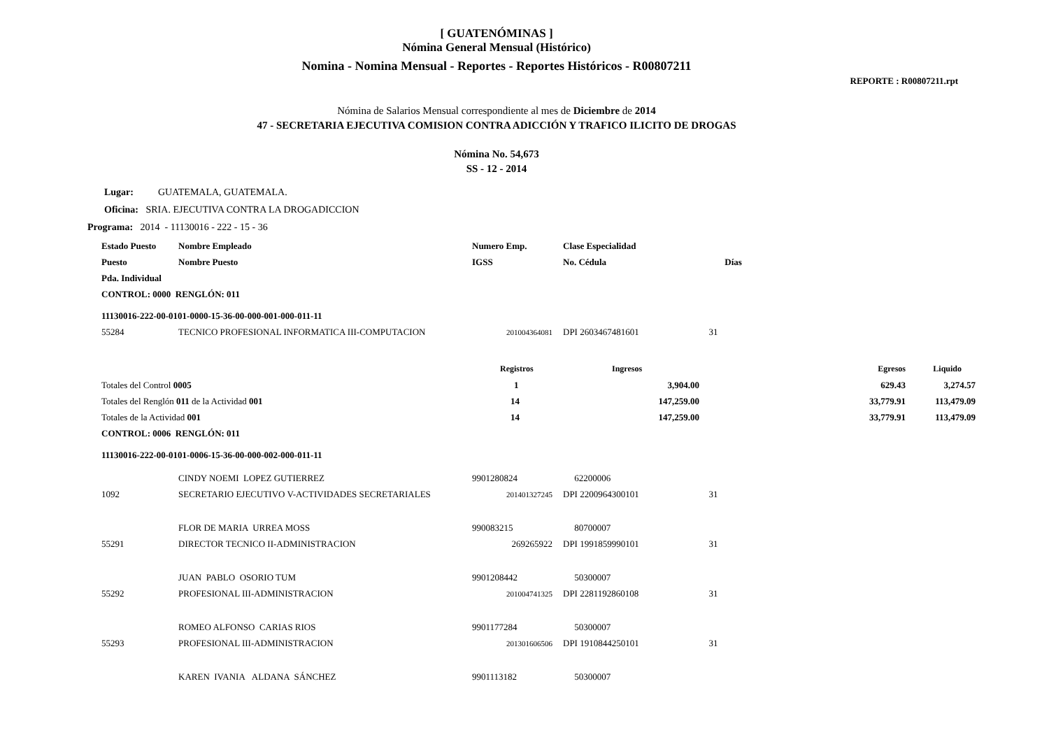[ GUATENÓMINAS ]
Nómina General Mensual (Histórico)
Nomina - Nomina Mensual - Reportes - Reportes Históricos - R00807211
REPORTE : R00807211.rpt
Nómina de Salarios Mensual correspondiente al mes de Diciembre de 2014
47 - SECRETARIA EJECUTIVA COMISION CONTRA ADICCIÓN Y TRAFICO ILICITO DE DROGAS
Nómina No. 54,673
SS - 12 - 2014
Lugar: GUATEMALA, GUATEMALA.
Oficina: SRIA. EJECUTIVA CONTRA LA DROGADICCION
Programa: 2014 - 11130016 - 222 - 15 - 36
| Estado Puesto | Nombre Empleado | Numero Emp. | Clase Especialidad | | | |
| --- | --- | --- | --- | --- | --- | --- |
| Puesto | Nombre Puesto | IGSS | No. Cédula | Días | | |
| Pda. Individual | | | | | | |
| CONTROL: 0000 RENGLÓN: 011 | | | | | | |
| 11130016-222-00-0101-0000-15-36-00-000-001-000-011-11 | | | | | | |
| 55284 | TECNICO PROFESIONAL INFORMATICA III-COMPUTACION | 201004364081 | DPI 2603467481601 | 31 | | |
| | | Registros | Ingresos | | Egresos | Liquido |
| Totales del Control 0005 | | 1 | 3,904.00 | | 629.43 | 3,274.57 |
| Totales del Renglón 011 de la Actividad 001 | | 14 | 147,259.00 | | 33,779.91 | 113,479.09 |
| Totales de la Actividad 001 | | 14 | 147,259.00 | | 33,779.91 | 113,479.09 |
| CONTROL: 0006 RENGLÓN: 011 | | | | | | |
| 11130016-222-00-0101-0006-15-36-00-000-002-000-011-11 | | | | | | |
| | CINDY NOEMI LOPEZ GUTIERREZ | 9901280824 | 62200006 | | | |
| 1092 | SECRETARIO EJECUTIVO V-ACTIVIDADES SECRETARIALES | 201401327245 | DPI 2200964300101 | 31 | | |
| | FLOR DE MARIA URREA MOSS | 990083215 | 80700007 | | | |
| 55291 | DIRECTOR TECNICO II-ADMINISTRACION | 269265922 | DPI 1991859990101 | 31 | | |
| | JUAN PABLO OSORIO TUM | 9901208442 | 50300007 | | | |
| 55292 | PROFESIONAL III-ADMINISTRACION | 201004741325 | DPI 2281192860108 | 31 | | |
| | ROMEO ALFONSO CARIAS RIOS | 9901177284 | 50300007 | | | |
| 55293 | PROFESIONAL III-ADMINISTRACION | 201301606506 | DPI 1910844250101 | 31 | | |
| | KAREN IVANIA ALDANA SÁNCHEZ | 9901113182 | 50300007 | | | |